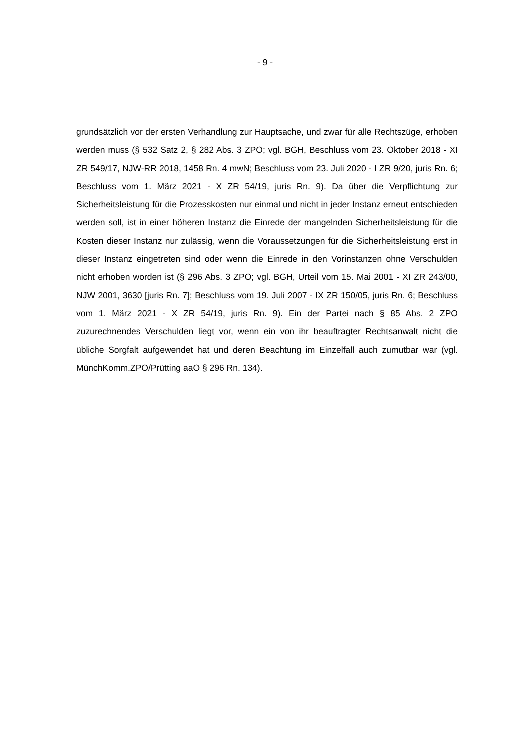- 9 -
grundsätzlich vor der ersten Verhandlung zur Hauptsache, und zwar für alle Rechtszüge, erhoben werden muss (§ 532 Satz 2, § 282 Abs. 3 ZPO; vgl. BGH, Beschluss vom 23. Oktober 2018 - XI ZR 549/17, NJW-RR 2018, 1458 Rn. 4 mwN; Beschluss vom 23. Juli 2020 - I ZR 9/20, juris Rn. 6; Beschluss vom 1. März 2021 - X ZR 54/19, juris Rn. 9). Da über die Verpflichtung zur Sicherheitsleistung für die Prozesskosten nur einmal und nicht in jeder Instanz erneut entschieden werden soll, ist in einer höheren Instanz die Einrede der mangelnden Sicherheitsleistung für die Kosten dieser Instanz nur zulässig, wenn die Voraussetzungen für die Sicherheitsleistung erst in dieser Instanz eingetreten sind oder wenn die Einrede in den Vorinstanzen ohne Verschulden nicht erhoben worden ist (§ 296 Abs. 3 ZPO; vgl. BGH, Urteil vom 15. Mai 2001 - XI ZR 243/00, NJW 2001, 3630 [juris Rn. 7]; Beschluss vom 19. Juli 2007 - IX ZR 150/05, juris Rn. 6; Beschluss vom 1. März 2021 - X ZR 54/19, juris Rn. 9). Ein der Partei nach § 85 Abs. 2 ZPO zuzurechnendes Verschulden liegt vor, wenn ein von ihr beauftragter Rechtsanwalt nicht die übliche Sorgfalt aufgewendet hat und deren Beachtung im Einzelfall auch zumutbar war (vgl. MünchKomm.ZPO/Prütting aaO § 296 Rn. 134).